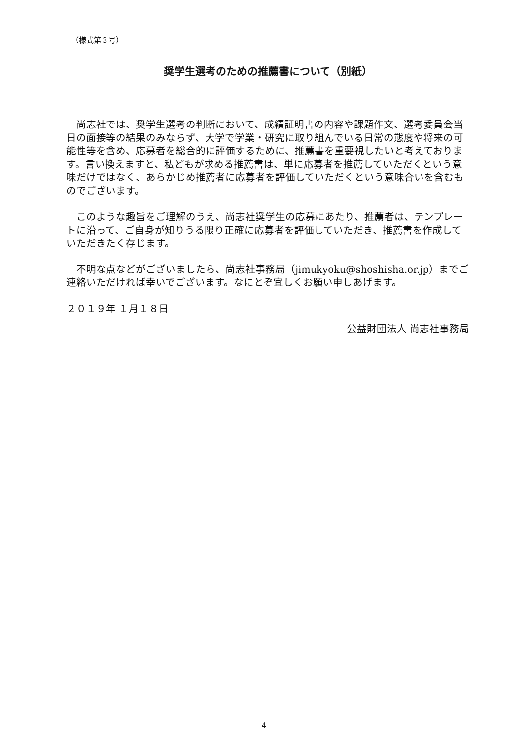（様式第３号）
奨学生選考のための推薦書について（別紙）
　尚志社では、奨学生選考の判断において、成績証明書の内容や課題作文、選考委員会当日の面接等の結果のみならず、大学で学業・研究に取り組んでいる日常の態度や将来の可能性等を含め、応募者を総合的に評価するために、推薦書を重要視したいと考えております。言い換えますと、私どもが求める推薦書は、単に応募者を推薦していただくという意味だけではなく、あらかじめ推薦者に応募者を評価していただくという意味合いを含むものでございます。
　このような趣旨をご理解のうえ、尚志社奨学生の応募にあたり、推薦者は、テンプレートに沿って、ご自身が知りうる限り正確に応募者を評価していただき、推薦書を作成していただきたく存じます。
　不明な点などがございましたら、尚志社事務局（jimukyoku@shoshisha.or.jp）までご連絡いただければ幸いでございます。なにとぞ宜しくお願い申しあげます。
２０１９年 １月１８日
公益財団法人 尚志社事務局
4